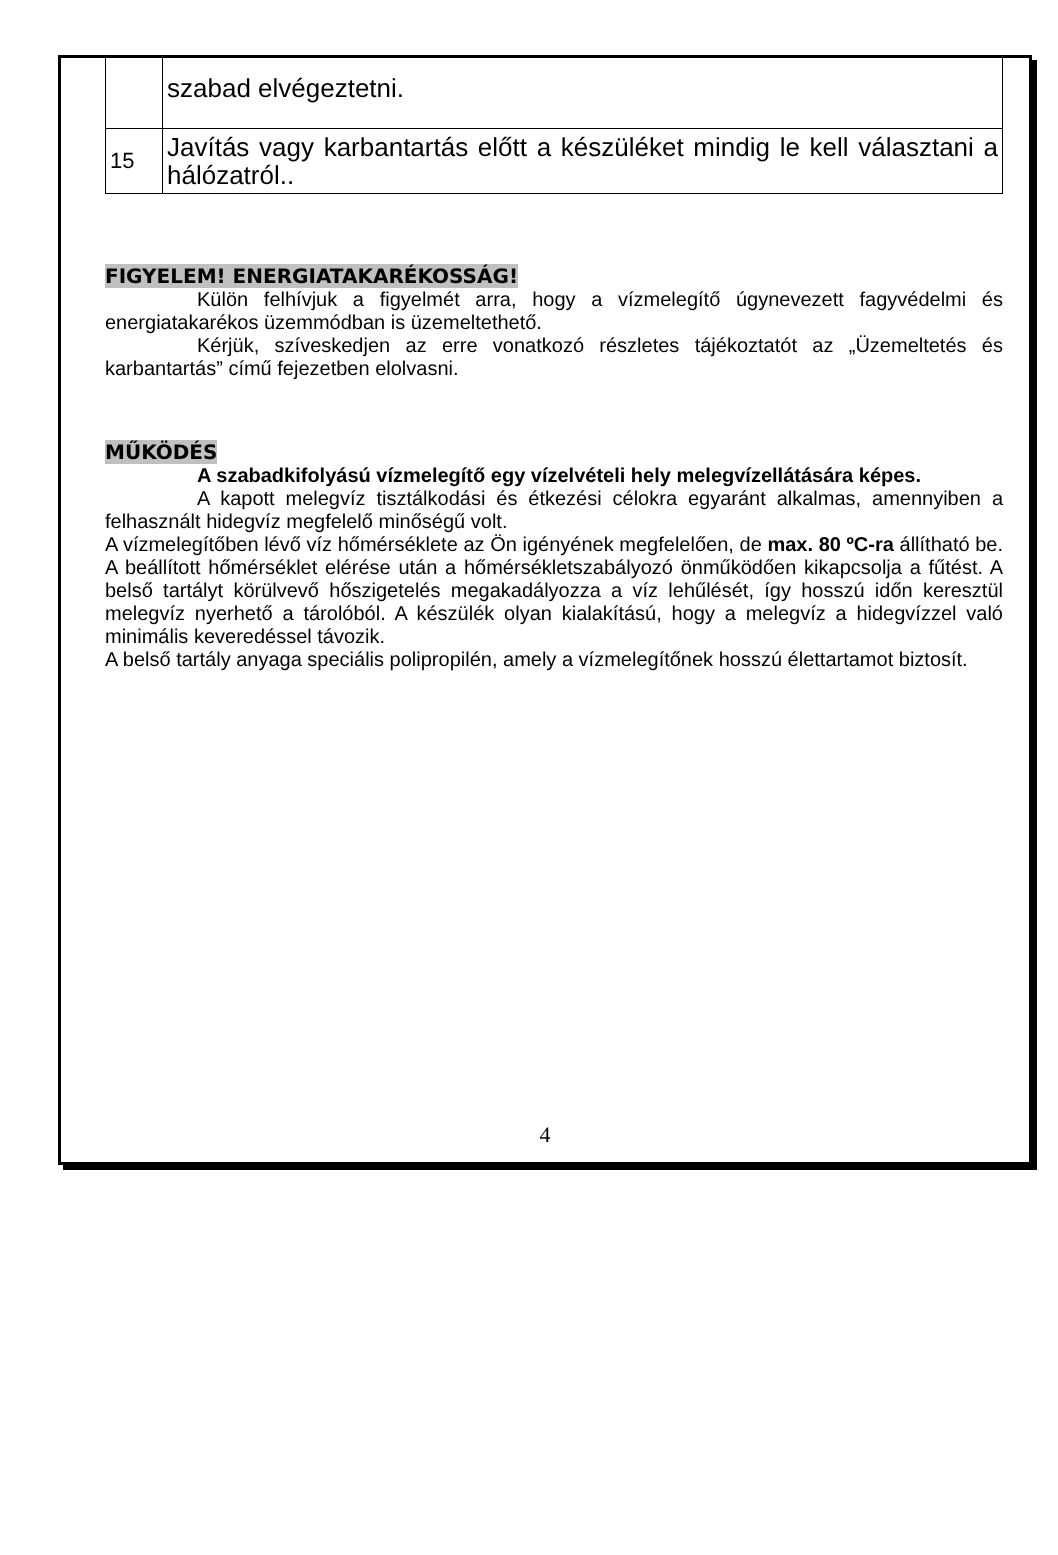| | szabad elvégeztetni. |
| 15 | Javítás vagy karbantartás előtt a készüléket mindig le kell választani a hálózatról.. |
FIGYELEM! ENERGIATAKARÉKOSSÁG!
Külön felhívjuk a figyelmét arra, hogy a vízmelegítő úgynevezett fagyvédelmi és energiatakarékos üzemmódban is üzemeltethető.
Kérjük, szíveskedjen az erre vonatkozó részletes tájékoztatót az „Üzemeltetés és karbantartás” című fejezetben elolvasni.
MŰKÖDÉS
A szabadkifolyású vízmelegítő egy vízelvételi hely melegvízellátására képes.
A kapott melegvíz tisztálkodási és étkezési célokra egyaránt alkalmas, amennyiben a felhasznált hidegvíz megfelelő minőségű volt.
A vízmelegítőben lévő víz hőmérséklete az Ön igényének megfelelően, de max. 80 ºC-ra állítható be. A beállított hőmérséklet elérése után a hőmérsékletszabályozó önműködően kikapcsolja a fűtést. A belső tartályt körülvevő hőszigetelés megakadályozza a víz lehűlését, így hosszú időn keresztül melegvíz nyerhető a tárolóból. A készülék olyan kialakítású, hogy a melegvíz a hidegvízzel való minimális keveredéssel távozik.
A belső tartály anyaga speciális polipropilén, amely a vízmelegítőnek hosszú élettartamot biztosít.
4